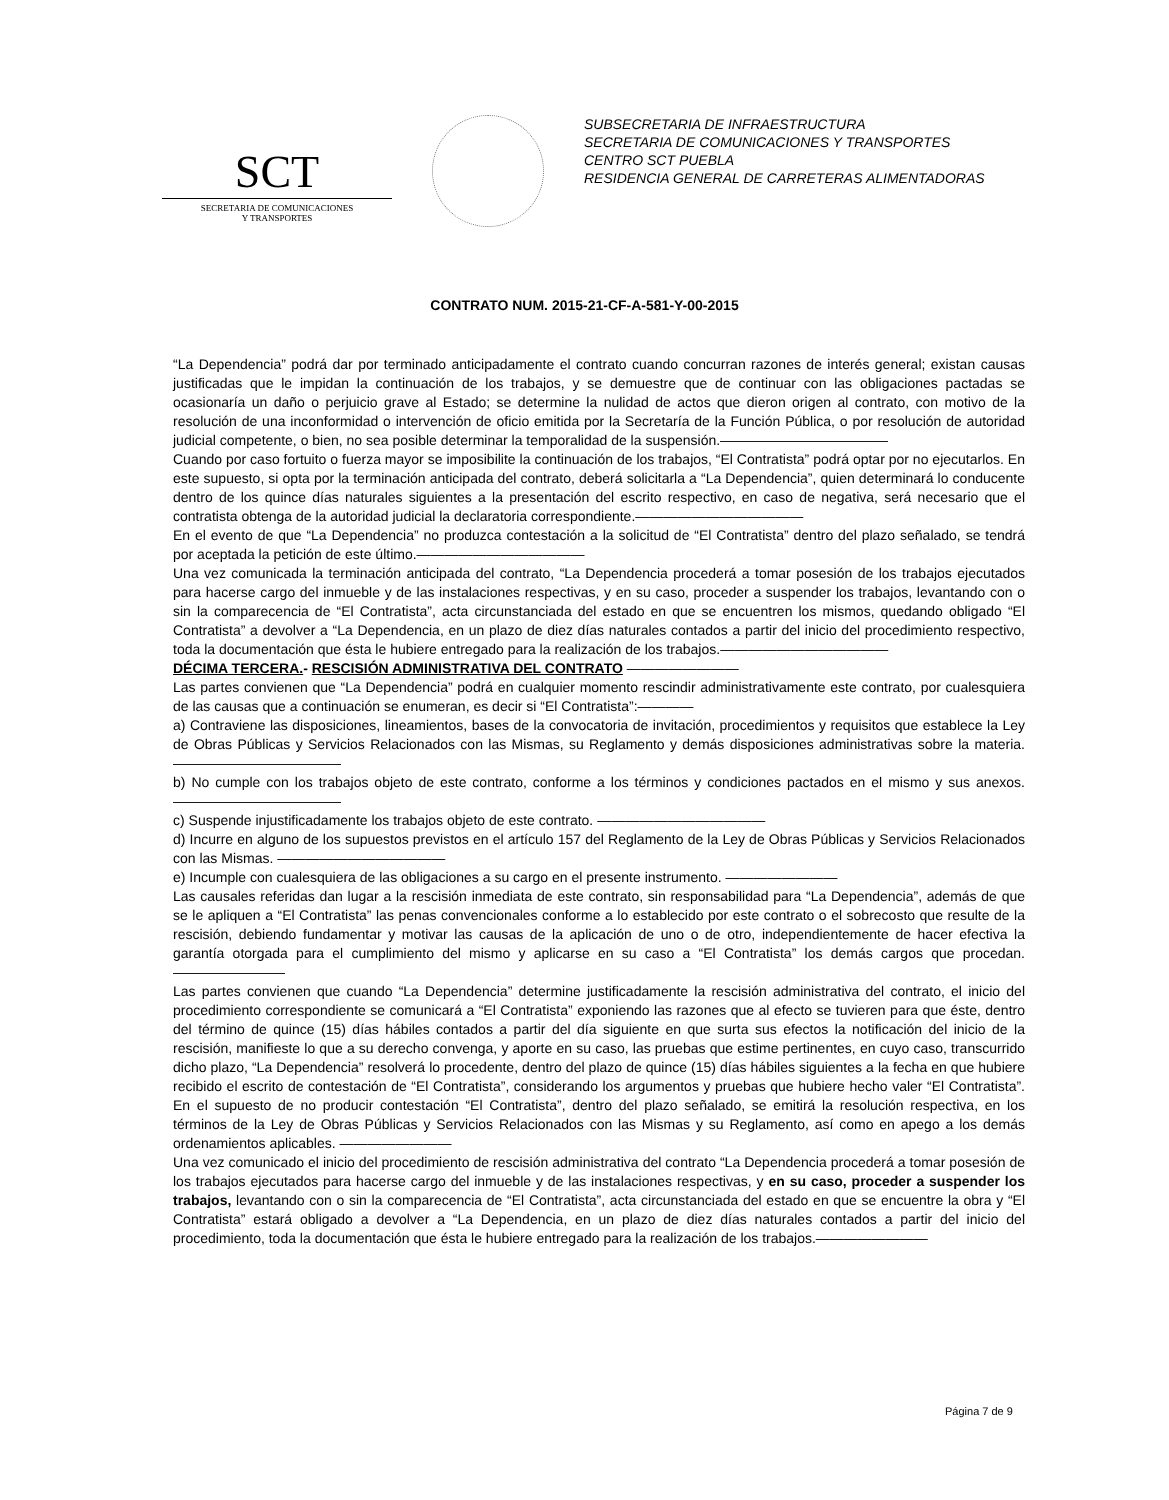SCT
SECRETARIA DE COMUNICACIONES
Y TRANSPORTES
SUBSECRETARIA DE INFRAESTRUCTURA
SECRETARIA DE COMUNICACIONES Y TRANSPORTES
CENTRO SCT PUEBLA
RESIDENCIA GENERAL DE CARRETERAS ALIMENTADORAS
CONTRATO NUM. 2015-21-CF-A-581-Y-00-2015
“La Dependencia” podrá dar por terminado anticipadamente el contrato cuando concurran razones de interés general; existan causas justificadas que le impidan la continuación de los trabajos, y se demuestre que de continuar con las obligaciones pactadas se ocasionaría un daño o perjuicio grave al Estado; se determine la nulidad de actos que dieron origen al contrato, con motivo de la resolución de una inconformidad o intervención de oficio emitida por la Secretaría de la Función Pública, o por resolución de autoridad judicial competente, o bien, no sea posible determinar la temporalidad de la suspensión.————————————
Cuando por caso fortuito o fuerza mayor se imposibilite la continuación de los trabajos, “El Contratista” podrá optar por no ejecutarlos. En este supuesto, si opta por la terminación anticipada del contrato, deberá solicitarla a “La Dependencia”, quien determinará lo conducente dentro de los quince días naturales siguientes a la presentación del escrito respectivo, en caso de negativa, será necesario que el contratista obtenga de la autoridad judicial la declaratoria correspondiente.————————————
En el evento de que “La Dependencia” no produzca contestación a la solicitud de “El Contratista” dentro del plazo señalado, se tendrá por aceptada la petición de este último.————————————
Una vez comunicada la terminación anticipada del contrato, “La Dependencia procederá a tomar posesión de los trabajos ejecutados para hacerse cargo del inmueble y de las instalaciones respectivas, y en su caso, proceder a suspender los trabajos, levantando con o sin la comparecencia de “El Contratista”, acta circunstanciada del estado en que se encuentren los mismos, quedando obligado “El Contratista” a devolver a “La Dependencia, en un plazo de diez días naturales contados a partir del inicio del procedimiento respectivo, toda la documentación que ésta le hubiere entregado para la realización de los trabajos.————————————
DÉCIMA TERCERA.- RESCISIÓN ADMINISTRATIVA DEL CONTRATO ————————
Las partes convienen que “La Dependencia” podrá en cualquier momento rescindir administrativamente este contrato, por cualesquiera de las causas que a continuación se enumeran, es decir si “El Contratista”:————
a) Contraviene las disposiciones, lineamientos, bases de la convocatoria de invitación, procedimientos y requisitos que establece la Ley de Obras Públicas y Servicios Relacionados con las Mismas, su Reglamento y demás disposiciones administrativas sobre la materia.————————————
b) No cumple con los trabajos objeto de este contrato, conforme a los términos y condiciones pactados en el mismo y sus anexos. ————————————
c) Suspende injustificadamente los trabajos objeto de este contrato. ————————————
d) Incurre en alguno de los supuestos previstos en el artículo 157 del Reglamento de la Ley de Obras Públicas y Servicios Relacionados con las Mismas. ————————————
e) Incumple con cualesquiera de las obligaciones a su cargo en el presente instrumento. ————————
Las causales referidas dan lugar a la rescisión inmediata de este contrato, sin responsabilidad para “La Dependencia”, además de que se le apliquen a “El Contratista” las penas convencionales conforme a lo establecido por este contrato o el sobrecosto que resulte de la rescisión, debiendo fundamentar y motivar las causas de la aplicación de uno o de otro, independientemente de hacer efectiva la garantía otorgada para el cumplimiento del mismo y aplicarse en su caso a “El Contratista” los demás cargos que procedan.————————
Las partes convienen que cuando “La Dependencia” determine justificadamente la rescisión administrativa del contrato, el inicio del procedimiento correspondiente se comunicará a “El Contratista” exponiendo las razones que al efecto se tuvieren para que éste, dentro del término de quince (15) días hábiles contados a partir del día siguiente en que surta sus efectos la notificación del inicio de la rescisión, manifieste lo que a su derecho convenga, y aporte en su caso, las pruebas que estime pertinentes, en cuyo caso, transcurrido dicho plazo, “La Dependencia” resolverá lo procedente, dentro del plazo de quince (15) días hábiles siguientes a la fecha en que hubiere recibido el escrito de contestación de “El Contratista”, considerando los argumentos y pruebas que hubiere hecho valer “El Contratista”. En el supuesto de no producir contestación “El Contratista”, dentro del plazo señalado, se emitirá la resolución respectiva, en los términos de la Ley de Obras Públicas y Servicios Relacionados con las Mismas y su Reglamento, así como en apego a los demás ordenamientos aplicables. ————————
Una vez comunicado el inicio del procedimiento de rescisión administrativa del contrato “La Dependencia procederá a tomar posesión de los trabajos ejecutados para hacerse cargo del inmueble y de las instalaciones respectivas, y en su caso, proceder a suspender los trabajos, levantando con o sin la comparecencia de “El Contratista”, acta circunstanciada del estado en que se encuentre la obra y “El Contratista” estará obligado a devolver a “La Dependencia, en un plazo de diez días naturales contados a partir del inicio del procedimiento, toda la documentación que ésta le hubiere entregado para la realización de los trabajos.————————
Página 7 de 9